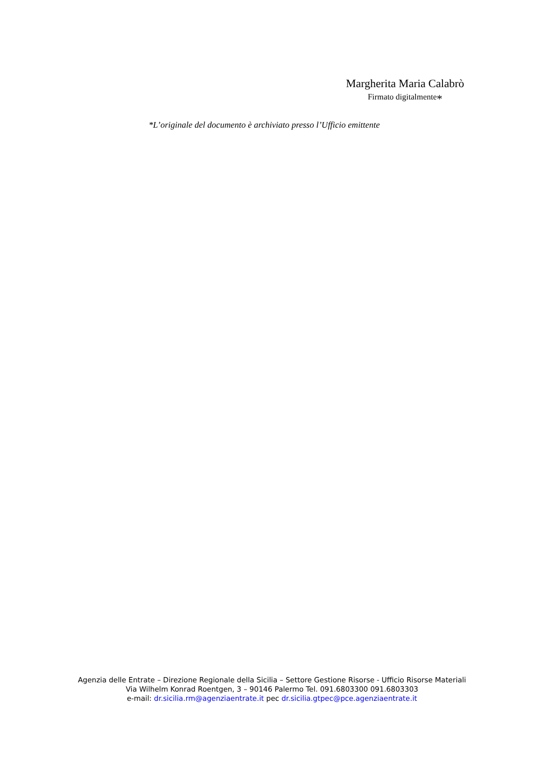Margherita Maria Calabrò
Firmato digitalmente*
*L’originale del documento è archiviato presso l’Ufficio emittente
Agenzia delle Entrate – Direzione Regionale della Sicilia – Settore Gestione Risorse - Ufficio Risorse Materiali
Via Wilhelm Konrad Roentgen, 3 – 90146 Palermo Tel. 091.6803300 091.6803303
e-mail: dr.sicilia.rm@agenziaentrate.it pec dr.sicilia.gtpec@pce.agenziaentrate.it